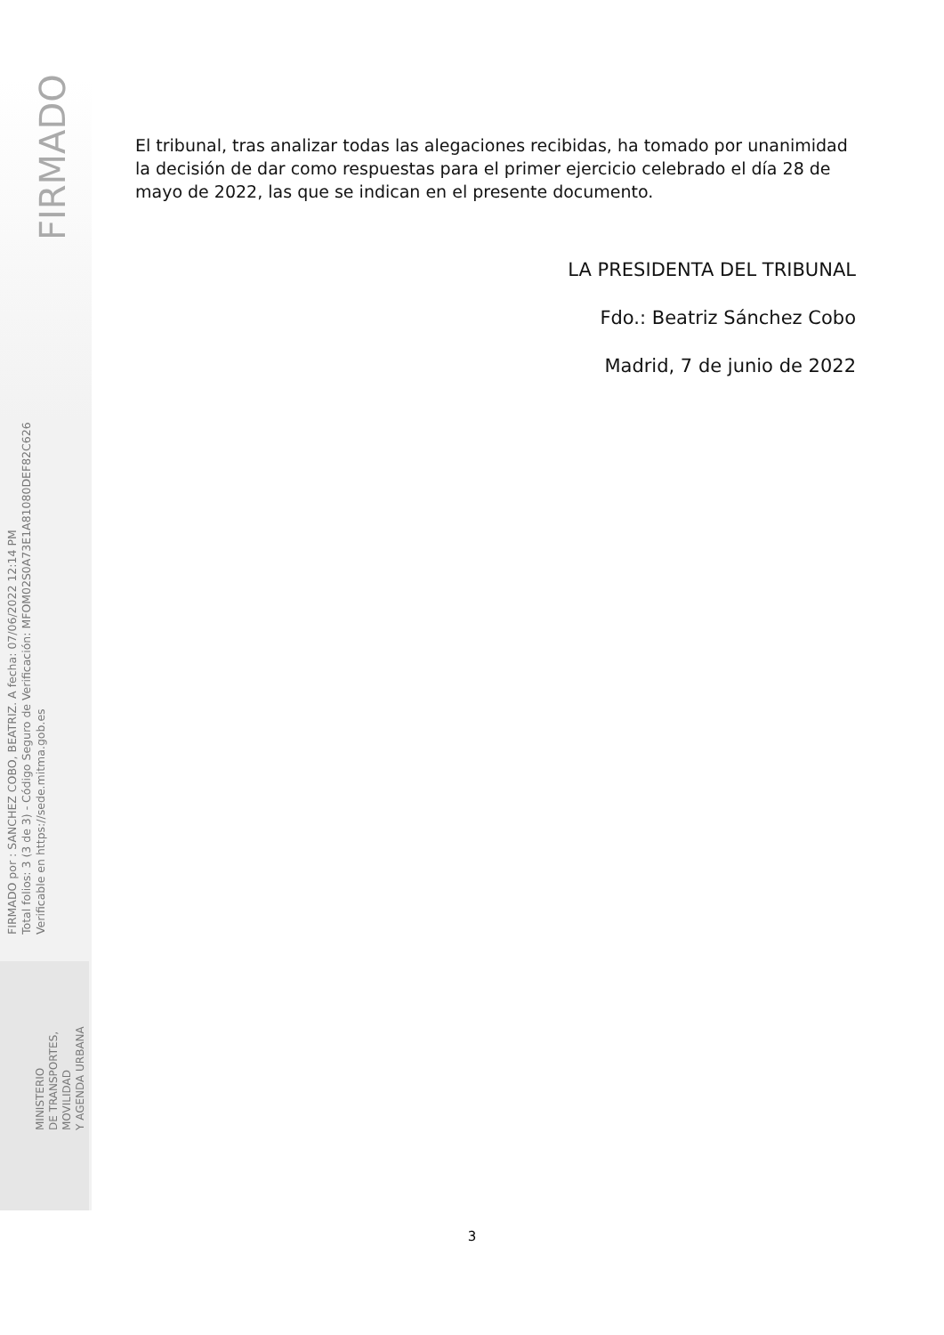FIRMADO
FIRMADO por : SANCHEZ COBO, BEATRIZ. A fecha: 07/06/2022 12:14 PM
Total folios: 3 (3 de 3) - Código Seguro de Verificación: MFOM02S0A73E1A81080DEF82C626
Verificable en https://sede.mitma.gob.es
MINISTERIO
DE TRANSPORTES, MOVILIDAD
Y AGENDA URBANA
El tribunal, tras analizar todas las alegaciones recibidas, ha tomado por unanimidad la decisión de dar como respuestas para el primer ejercicio celebrado el día 28 de mayo de 2022, las que se indican en el presente documento.
LA PRESIDENTA DEL TRIBUNAL
Fdo.: Beatriz Sánchez Cobo
Madrid, 7 de junio de 2022
3